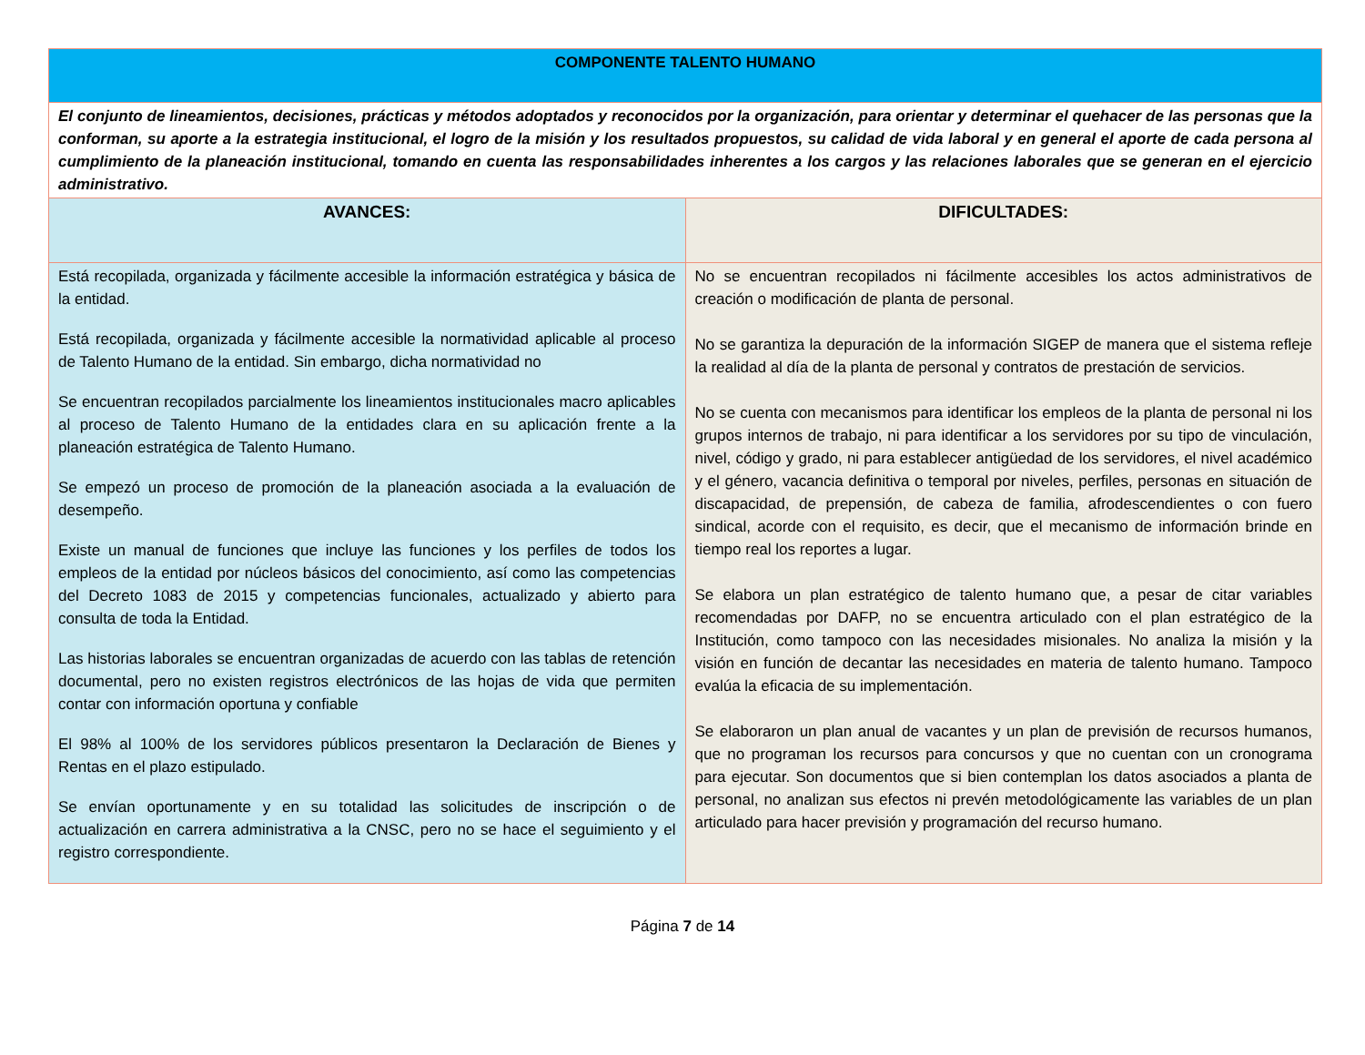| COMPONENTE TALENTO HUMANO | |
| --- | --- |
| El conjunto de lineamientos, decisiones, prácticas y métodos adoptados y reconocidos por la organización, para orientar y determinar el quehacer de las personas que la conforman, su aporte a la estrategia institucional, el logro de la misión y los resultados propuestos, su calidad de vida laboral y en general el aporte de cada persona al cumplimiento de la planeación institucional, tomando en cuenta las responsabilidades inherentes a los cargos y las relaciones laborales que se generan en el ejercicio administrativo. | |
| AVANCES: | DIFICULTADES: |
| Está recopilada, organizada y fácilmente accesible la información estratégica y básica de la entidad. Está recopilada, organizada y fácilmente accesible la normatividad aplicable al proceso de Talento Humano de la entidad. Sin embargo, dicha normatividad no Se encuentran recopilados parcialmente los lineamientos institucionales macro aplicables al proceso de Talento Humano de la entidades clara en su aplicación frente a la planeación estratégica de Talento Humano. Se empezó un proceso de promoción de la planeación asociada a la evaluación de desempeño. Existe un manual de funciones que incluye las funciones y los perfiles de todos los empleos de la entidad por núcleos básicos del conocimiento, así como las competencias del Decreto 1083 de 2015 y competencias funcionales, actualizado y abierto para consulta de toda la Entidad. Las historias laborales se encuentran organizadas de acuerdo con las tablas de retención documental, pero no existen registros electrónicos de las hojas de vida que permiten contar con información oportuna y confiable El 98% al 100% de los servidores públicos presentaron la Declaración de Bienes y Rentas en el plazo estipulado. Se envían oportunamente y en su totalidad las solicitudes de inscripción o de actualización en carrera administrativa a la CNSC, pero no se hace el seguimiento y el registro correspondiente. | No se encuentran recopilados ni fácilmente accesibles los actos administrativos de creación o modificación de planta de personal. No se garantiza la depuración de la información SIGEP de manera que el sistema refleje la realidad al día de la planta de personal y contratos de prestación de servicios. No se cuenta con mecanismos para identificar los empleos de la planta de personal ni los grupos internos de trabajo, ni para identificar a los servidores por su tipo de vinculación, nivel, código y grado, ni para establecer antigüedad de los servidores, el nivel académico y el género, vacancia definitiva o temporal por niveles, perfiles, personas en situación de discapacidad, de prepensión, de cabeza de familia, afrodescendientes o con fuero sindical, acorde con el requisito, es decir, que el mecanismo de información brinde en tiempo real los reportes a lugar. Se elabora un plan estratégico de talento humano que, a pesar de citar variables recomendadas por DAFP, no se encuentra articulado con el plan estratégico de la Institución, como tampoco con las necesidades misionales. No analiza la misión y la visión en función de decantar las necesidades en materia de talento humano. Tampoco evalúa la eficacia de su implementación. Se elaboraron un plan anual de vacantes y un plan de previsión de recursos humanos, que no programan los recursos para concursos y que no cuentan con un cronograma para ejecutar. Son documentos que si bien contemplan los datos asociados a planta de personal, no analizan sus efectos ni prevén metodológicamente las variables de un plan articulado para hacer previsión y programación del recurso humano. |
Página 7 de 14